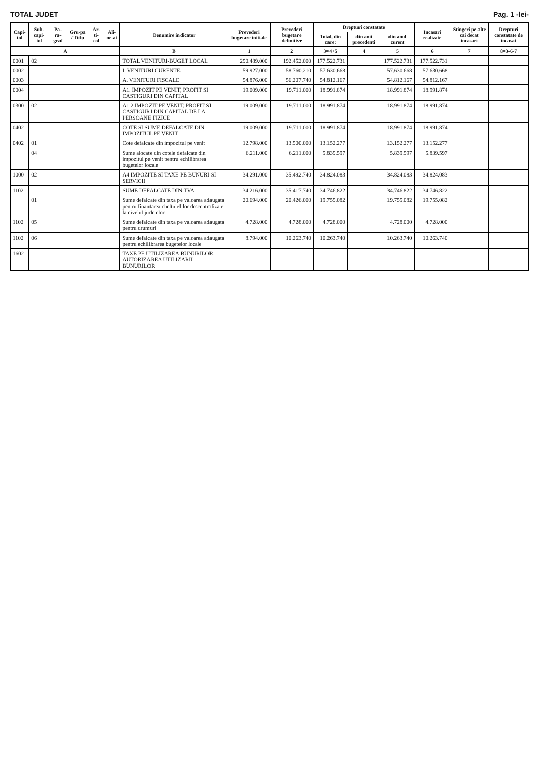TOTAL JUDET Pag. 1 -lei-
| Capi-tol | Sub-capi-tol | Pa-ra-graf | Gru-pa / Titlu | Ar-ti-col | Ali-ne-at | Denumire indicator | Prevederi bugetare initiale | Prevederi bugetare definitive | Drepturi constatate | | | Incasari realizate | Stingeri pe alte cai decat incasari | Drepturi constatate de incasat |
| --- | --- | --- | --- | --- | --- | --- | --- | --- | --- | --- | --- | --- | --- | --- |
| | | | | | | | | | Total, din care: | din anii precedenti | din anul curent | | | |
| A | | | | | | B | 1 | 2 | 3=4+5 | 4 | 5 | 6 | 7 | 8=3-6-7 |
| 0001 | 02 | | | | | TOTAL VENITURI-BUGET LOCAL | 290.489.000 | 192.452.000 | 177.522.731 | | 177.522.731 | 177.522.731 | | |
| 0002 | | | | | | I. VENITURI CURENTE | 59.927.000 | 58.760.210 | 57.630.668 | | 57.630.668 | 57.630.668 | | |
| 0003 | | | | | | A. VENITURI FISCALE | 54.876.000 | 56.207.740 | 54.812.167 | | 54.812.167 | 54.812.167 | | |
| 0004 | | | | | | A1. IMPOZIT PE VENIT, PROFIT SI CASTIGURI DIN CAPITAL | 19.009.000 | 19.711.000 | 18.991.874 | | 18.991.874 | 18.991.874 | | |
| 0300 | 02 | | | | | A1.2 IMPOZIT PE VENIT, PROFIT SI CASTIGURI DIN CAPITAL DE LA PERSOANE FIZICE | 19.009.000 | 19.711.000 | 18.991.874 | | 18.991.874 | 18.991.874 | | |
| 0402 | | | | | | COTE SI SUME DEFALCATE DIN IMPOZITUL PE VENIT | 19.009.000 | 19.711.000 | 18.991.874 | | 18.991.874 | 18.991.874 | | |
| 0402 | 01 | | | | | Cote defalcate din impozitul pe venit | 12.798.000 | 13.500.000 | 13.152.277 | | 13.152.277 | 13.152.277 | | |
| | 04 | | | | | Sume alocate din cotele defalcate din impozitul pe venit pentru echilibrarea bugetelor locale | 6.211.000 | 6.211.000 | 5.839.597 | | 5.839.597 | 5.839.597 | | |
| 1000 | 02 | | | | | A4 IMPOZITE SI TAXE PE BUNURI SI SERVICII | 34.291.000 | 35.492.740 | 34.824.083 | | 34.824.083 | 34.824.083 | | |
| 1102 | | | | | | SUME DEFALCATE DIN TVA | 34.216.000 | 35.417.740 | 34.746.822 | | 34.746.822 | 34.746.822 | | |
| | 01 | | | | | Sume defalcate din taxa pe valoarea adaugata pentru finantarea cheltuielilor descentralizate la nivelul judetelor | 20.694.000 | 20.426.000 | 19.755.082 | | 19.755.082 | 19.755.082 | | |
| 1102 | 05 | | | | | Sume defalcate din taxa pe valoarea adaugata pentru drumuri | 4.728.000 | 4.728.000 | 4.728.000 | | 4.728.000 | 4.728.000 | | |
| 1102 | 06 | | | | | Sume defalcate din taxa pe valoarea adaugata pentru echilibrarea bugetelor locale | 8.794.000 | 10.263.740 | 10.263.740 | | 10.263.740 | 10.263.740 | | |
| 1602 | | | | | | TAXE PE UTILIZAREA BUNURILOR, AUTORIZAREA UTILIZARII BUNURILOR | | | | | | | | |